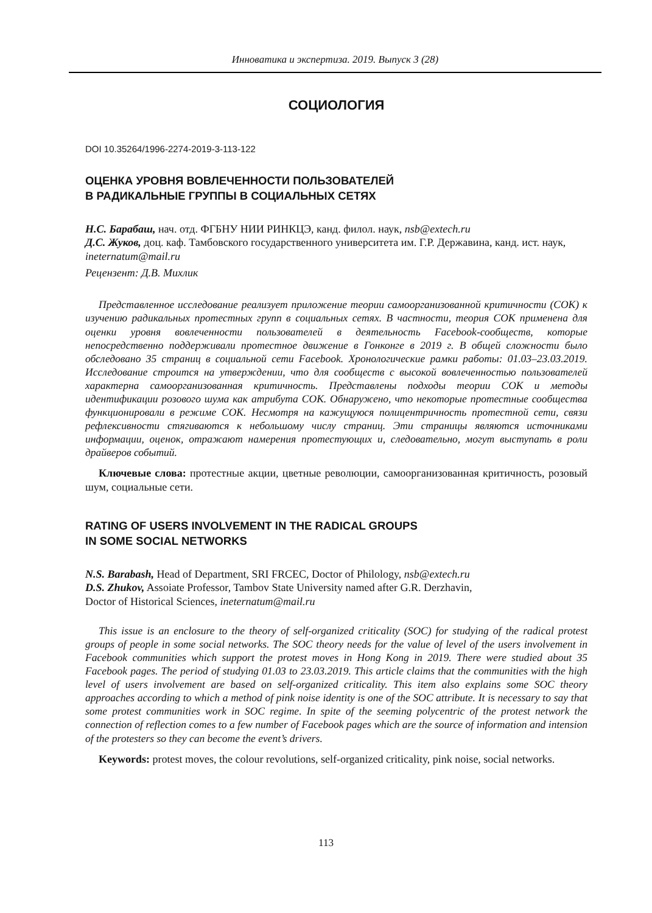Инноватика и экспертиза. 2019. Выпуск 3 (28)
СОЦИОЛОГИЯ
DOI 10.35264/1996-2274-2019-3-113-122
ОЦЕНКА УРОВНЯ ВОВЛЕЧЕННОСТИ ПОЛЬЗОВАТЕЛЕЙ
В РАДИКАЛЬНЫЕ ГРУППЫ В СОЦИАЛЬНЫХ СЕТЯХ
Н.С. Барабаш, нач. отд. ФГБНУ НИИ РИНКЦЭ, канд. филол. наук, nsb@extech.ru
Д.С. Жуков, доц. каф. Тамбовского государственного университета им. Г.Р. Державина, канд. ист. наук, ineternatum@mail.ru
Рецензент: Д.В. Михлик
Представленное исследование реализует приложение теории самоорганизованной критичности (СОК) к изучению радикальных протестных групп в социальных сетях. В частности, теория СОК применена для оценки уровня вовлеченности пользователей в деятельность Facebook-сообществ, которые непосредственно поддерживали протестное движение в Гонконге в 2019 г. В общей сложности было обследовано 35 страниц в социальной сети Facebook. Хронологические рамки работы: 01.03–23.03.2019. Исследование строится на утверждении, что для сообществ с высокой вовлеченностью пользователей характерна самоорганизованная критичность. Представлены подходы теории СОК и методы идентификации розового шума как атрибута СОК. Обнаружено, что некоторые протестные сообщества функционировали в режиме СОК. Несмотря на кажущуюся полицентричность протестной сети, связи рефлексивности стягиваются к небольшому числу страниц. Эти страницы являются источниками информации, оценок, отражают намерения протестующих и, следовательно, могут выступать в роли драйверов событий.
Ключевые слова: протестные акции, цветные революции, самоорганизованная критичность, розовый шум, социальные сети.
RATING OF USERS INVOLVEMENT IN THE RADICAL GROUPS
IN SOME SOCIAL NETWORKS
N.S. Barabash, Head of Department, SRI FRCEC, Doctor of Philology, nsb@extech.ru
D.S. Zhukov, Assoiate Professor, Tambov State University named after G.R. Derzhavin,
Doctor of Historical Sciences, ineternatum@mail.ru
This issue is an enclosure to the theory of self-organized criticality (SOC) for studying of the radical protest groups of people in some social networks. The SOC theory needs for the value of level of the users involvement in Facebook communities which support the protest moves in Hong Kong in 2019. There were studied about 35 Facebook pages. The period of studying 01.03 to 23.03.2019. This article claims that the communities with the high level of users involvement are based on self-organized criticality. This item also explains some SOC theory approaches according to which a method of pink noise identity is one of the SOC attribute. It is necessary to say that some protest communities work in SOC regime. In spite of the seeming polycentric of the protest network the connection of reflection comes to a few number of Facebook pages which are the source of information and intension of the protesters so they can become the event’s drivers.
Keywords: protest moves, the colour revolutions, self-organized criticality, pink noise, social networks.
113